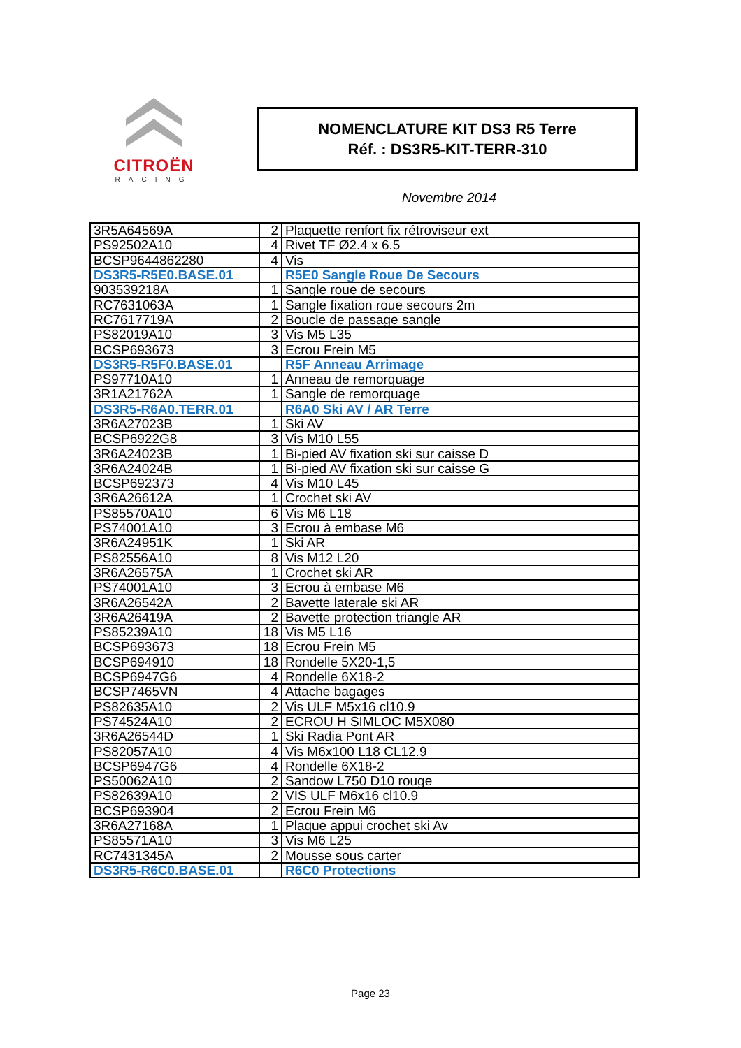CITROËN
RACING
NOMENCLATURE KIT DS3 R5 Terre
Réf. : DS3R5-KIT-TERR-310
Novembre 2014
| 3R5A64569A | 2 | Plaquette renfort fix rétroviseur ext |
| PS92502A10 | 4 | Rivet TF Ø2.4 x 6.5 |
| BCSP9644862280 | 4 | Vis |
| DS3R5-R5E0.BASE.01 | | R5E0 Sangle Roue De Secours |
| 903539218A | 1 | Sangle roue de secours |
| RC7631063A | 1 | Sangle fixation roue secours 2m |
| RC7617719A | 2 | Boucle de passage sangle |
| PS82019A10 | 3 | Vis M5 L35 |
| BCSP693673 | 3 | Ecrou Frein M5 |
| DS3R5-R5F0.BASE.01 | | R5F Anneau Arrimage |
| PS97710A10 | 1 | Anneau de remorquage |
| 3R1A21762A | 1 | Sangle de remorquage |
| DS3R5-R6A0.TERR.01 | | R6A0 Ski AV / AR Terre |
| 3R6A27023B | 1 | Ski AV |
| BCSP6922G8 | 3 | Vis M10 L55 |
| 3R6A24023B | 1 | Bi-pied AV fixation ski sur caisse D |
| 3R6A24024B | 1 | Bi-pied AV fixation ski sur caisse G |
| BCSP692373 | 4 | Vis M10 L45 |
| 3R6A26612A | 1 | Crochet ski AV |
| PS85570A10 | 6 | Vis M6 L18 |
| PS74001A10 | 3 | Ecrou à embase M6 |
| 3R6A24951K | 1 | Ski AR |
| PS82556A10 | 8 | Vis M12 L20 |
| 3R6A26575A | 1 | Crochet ski AR |
| PS74001A10 | 3 | Ecrou à embase M6 |
| 3R6A26542A | 2 | Bavette laterale ski AR |
| 3R6A26419A | 2 | Bavette protection triangle AR |
| PS85239A10 | 18 | Vis M5 L16 |
| BCSP693673 | 18 | Ecrou Frein M5 |
| BCSP694910 | 18 | Rondelle 5X20-1,5 |
| BCSP6947G6 | 4 | Rondelle 6X18-2 |
| BCSP7465VN | 4 | Attache bagages |
| PS82635A10 | 2 | Vis ULF M5x16 cl10.9 |
| PS74524A10 | 2 | ECROU H SIMLOC M5X080 |
| 3R6A26544D | 1 | Ski Radia Pont AR |
| PS82057A10 | 4 | Vis M6x100 L18 CL12.9 |
| BCSP6947G6 | 4 | Rondelle 6X18-2 |
| PS50062A10 | 2 | Sandow L750 D10 rouge |
| PS82639A10 | 2 | VIS ULF M6x16 cl10.9 |
| BCSP693904 | 2 | Ecrou Frein M6 |
| 3R6A27168A | 1 | Plaque appui crochet ski Av |
| PS85571A10 | 3 | Vis M6 L25 |
| RC7431345A | 2 | Mousse sous carter |
| DS3R5-R6C0.BASE.01 | | R6C0 Protections |
Page 23